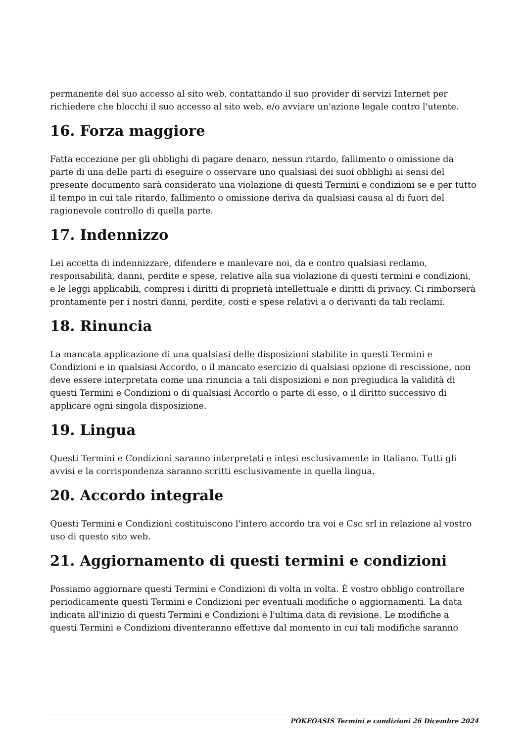permanente del suo accesso al sito web, contattando il suo provider di servizi Internet per richiedere che blocchi il suo accesso al sito web, e/o avviare un'azione legale contro l'utente.
16. Forza maggiore
Fatta eccezione per gli obblighi di pagare denaro, nessun ritardo, fallimento o omissione da parte di una delle parti di eseguire o osservare uno qualsiasi dei suoi obblighi ai sensi del presente documento sarà considerato una violazione di questi Termini e condizioni se e per tutto il tempo in cui tale ritardo, fallimento o omissione deriva da qualsiasi causa al di fuori del ragionevole controllo di quella parte.
17. Indennizzo
Lei accetta di indennizzare, difendere e manlevare noi, da e contro qualsiasi reclamo, responsabilità, danni, perdite e spese, relative alla sua violazione di questi termini e condizioni, e le leggi applicabili, compresi i diritti di proprietà intellettuale e diritti di privacy. Ci rimborserà prontamente per i nostri danni, perdite, costi e spese relativi a o derivanti da tali reclami.
18. Rinuncia
La mancata applicazione di una qualsiasi delle disposizioni stabilite in questi Termini e Condizioni e in qualsiasi Accordo, o il mancato esercizio di qualsiasi opzione di rescissione, non deve essere interpretata come una rinuncia a tali disposizioni e non pregiudica la validità di questi Termini e Condizioni o di qualsiasi Accordo o parte di esso, o il diritto successivo di applicare ogni singola disposizione.
19. Lingua
Questi Termini e Condizioni saranno interpretati e intesi esclusivamente in Italiano. Tutti gli avvisi e la corrispondenza saranno scritti esclusivamente in quella lingua.
20. Accordo integrale
Questi Termini e Condizioni costituiscono l'intero accordo tra voi e Csc srl in relazione al vostro uso di questo sito web.
21. Aggiornamento di questi termini e condizioni
Possiamo aggiornare questi Termini e Condizioni di volta in volta. È vostro obbligo controllare periodicamente questi Termini e Condizioni per eventuali modifiche o aggiornamenti. La data indicata all'inizio di questi Termini e Condizioni è l'ultima data di revisione. Le modifiche a questi Termini e Condizioni diventeranno effettive dal momento in cui tali modifiche saranno
POKEOASIS Termini e condizioni 26 Dicembre 2024